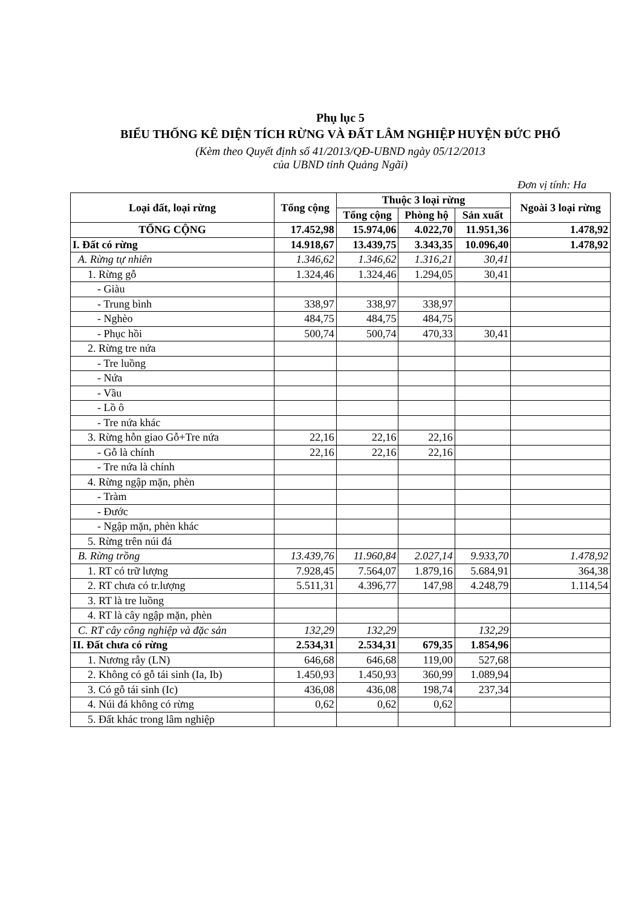Phụ lục 5
BIỂU THỐNG KÊ DIỆN TÍCH RỪNG VÀ ĐẤT LÂM NGHIỆP HUYỆN ĐỨC PHỔ
(Kèm theo Quyết định số 41/2013/QĐ-UBND ngày 05/12/2013
của UBND tỉnh Quảng Ngãi)
Đơn vị tính: Ha
| Loại đất, loại rừng | Tổng cộng | Thuộc 3 loại rừng | | | Ngoài 3 loại rừng |
| --- | --- | --- | --- | --- | --- |
| | | Tổng cộng | Phòng hộ | Sản xuất | |
| TỔNG CỘNG | 17.452,98 | 15.974,06 | 4.022,70 | 11.951,36 | 1.478,92 |
| I. Đất có rừng | 14.918,67 | 13.439,75 | 3.343,35 | 10.096,40 | 1.478,92 |
| A. Rừng tự nhiên | 1.346,62 | 1.346,62 | 1.316,21 | 30,41 | |
| 1. Rừng gỗ | 1.324,46 | 1.324,46 | 1.294,05 | 30,41 | |
| - Giàu | | | | | |
| - Trung bình | 338,97 | 338,97 | 338,97 | | |
| - Nghèo | 484,75 | 484,75 | 484,75 | | |
| - Phục hồi | 500,74 | 500,74 | 470,33 | 30,41 | |
| 2. Rừng tre nứa | | | | | |
| - Tre luồng | | | | | |
| - Nứa | | | | | |
| - Vầu | | | | | |
| - Lồ ô | | | | | |
| - Tre nứa khác | | | | | |
| 3. Rừng hỗn giao Gỗ+Tre nứa | 22,16 | 22,16 | 22,16 | | |
| - Gỗ là chính | 22,16 | 22,16 | 22,16 | | |
| - Tre nứa là chính | | | | | |
| 4. Rừng ngập mặn, phèn | | | | | |
| - Tràm | | | | | |
| - Đước | | | | | |
| - Ngập mặn, phèn khác | | | | | |
| 5. Rừng trên núi đá | | | | | |
| B. Rừng trồng | 13.439,76 | 11.960,84 | 2.027,14 | 9.933,70 | 1.478,92 |
| 1. RT có trữ lượng | 7.928,45 | 7.564,07 | 1.879,16 | 5.684,91 | 364,38 |
| 2. RT chưa có tr.lượng | 5.511,31 | 4.396,77 | 147,98 | 4.248,79 | 1.114,54 |
| 3. RT là tre luồng | | | | | |
| 4. RT là cây ngập mặn, phèn | | | | | |
| C. RT cây công nghiệp và đặc sản | 132,29 | 132,29 | | 132,29 | |
| II. Đất chưa có rừng | 2.534,31 | 2.534,31 | 679,35 | 1.854,96 | |
| 1. Nương rẫy (LN) | 646,68 | 646,68 | 119,00 | 527,68 | |
| 2. Không có gỗ tái sinh (Ia, Ib) | 1.450,93 | 1.450,93 | 360,99 | 1.089,94 | |
| 3. Có gỗ tái sinh (Ic) | 436,08 | 436,08 | 198,74 | 237,34 | |
| 4. Núi đá không có rừng | 0,62 | 0,62 | 0,62 | | |
| 5. Đất khác trong lâm nghiệp | | | | | |